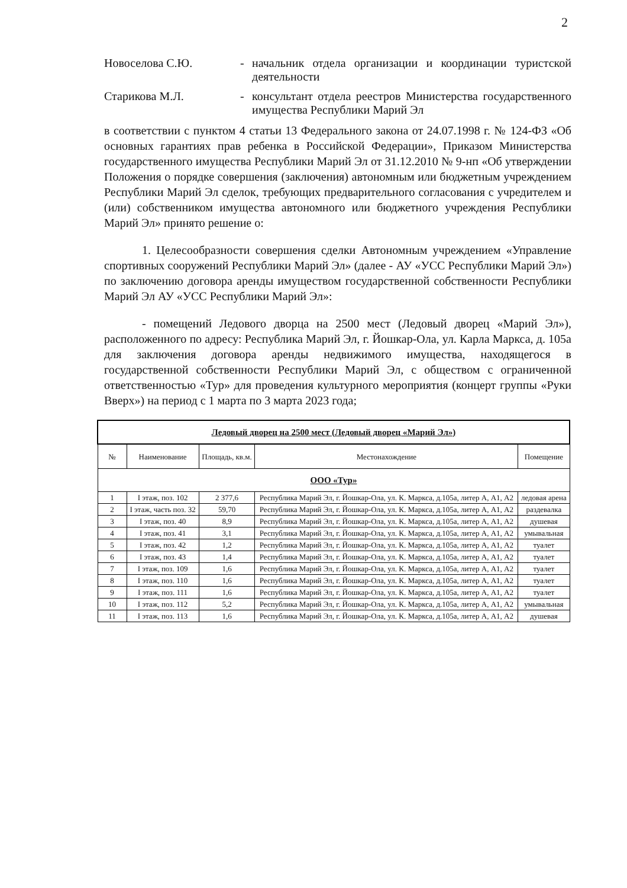2
Новоселова С.Ю. - начальник отдела организации и координации туристской деятельности
Старикова М.Л. - консультант отдела реестров Министерства государственного имущества Республики Марий Эл
в соответствии с пунктом 4 статьи 13 Федерального закона от 24.07.1998 г. № 124-ФЗ «Об основных гарантиях прав ребенка в Российской Федерации», Приказом Министерства государственного имущества Республики Марий Эл от 31.12.2010 № 9-нп «Об утверждении Положения о порядке совершения (заключения) автономным или бюджетным учреждением Республики Марий Эл сделок, требующих предварительного согласования с учредителем и (или) собственником имущества автономного или бюджетного учреждения Республики Марий Эл» принято решение о:
1. Целесообразности совершения сделки Автономным учреждением «Управление спортивных сооружений Республики Марий Эл» (далее - АУ «УСС Республики Марий Эл») по заключению договора аренды имуществом государственной собственности Республики Марий Эл АУ «УСС Республики Марий Эл»:
- помещений Ледового дворца на 2500 мест (Ледовый дворец «Марий Эл»), расположенного по адресу: Республика Марий Эл, г. Йошкар-Ола, ул. Карла Маркса, д. 105а для заключения договора аренды недвижимого имущества, находящегося в государственной собственности Республики Марий Эл, с обществом с ограниченной ответственностью «Тур» для проведения культурного мероприятия (концерт группы «Руки Вверх») на период с 1 марта по 3 марта 2023 года;
| Ледовый дворец на 2500 мест (Ледовый дворец «Марий Эл») | | | | |
| --- | --- | --- | --- | --- |
| № | Наименование | Площадь, кв.м. | Местонахождение | Помещение |
| ООО «Тур» | | | | |
| 1 | I этаж, поз. 102 | 2 377,6 | Республика Марий Эл, г. Йошкар-Ола, ул. К. Маркса, д.105а, литер А, А1, А2 | ледовая арена |
| 2 | I этаж, часть поз. 32 | 59,70 | Республика Марий Эл, г. Йошкар-Ола, ул. К. Маркса, д.105а, литер А, А1, А2 | раздевалка |
| 3 | I этаж, поз. 40 | 8,9 | Республика Марий Эл, г. Йошкар-Ола, ул. К. Маркса, д.105а, литер А, А1, А2 | душевая |
| 4 | I этаж, поз. 41 | 3,1 | Республика Марий Эл, г. Йошкар-Ола, ул. К. Маркса, д.105а, литер А, А1, А2 | умывальная |
| 5 | I этаж, поз. 42 | 1,2 | Республика Марий Эл, г. Йошкар-Ола, ул. К. Маркса, д.105а, литер А, А1, А2 | туалет |
| 6 | I этаж, поз. 43 | 1,4 | Республика Марий Эл, г. Йошкар-Ола, ул. К. Маркса, д.105а, литер А, А1, А2 | туалет |
| 7 | I этаж, поз. 109 | 1,6 | Республика Марий Эл, г. Йошкар-Ола, ул. К. Маркса, д.105а, литер А, А1, А2 | туалет |
| 8 | I этаж, поз. 110 | 1,6 | Республика Марий Эл, г. Йошкар-Ола, ул. К. Маркса, д.105а, литер А, А1, А2 | туалет |
| 9 | I этаж, поз. 111 | 1,6 | Республика Марий Эл, г. Йошкар-Ола, ул. К. Маркса, д.105а, литер А, А1, А2 | туалет |
| 10 | I этаж, поз. 112 | 5,2 | Республика Марий Эл, г. Йошкар-Ола, ул. К. Маркса, д.105а, литер А, А1, А2 | умывальная |
| 11 | I этаж, поз. 113 | 1,6 | Республика Марий Эл, г. Йошкар-Ола, ул. К. Маркса, д.105а, литер А, А1, А2 | душевая |